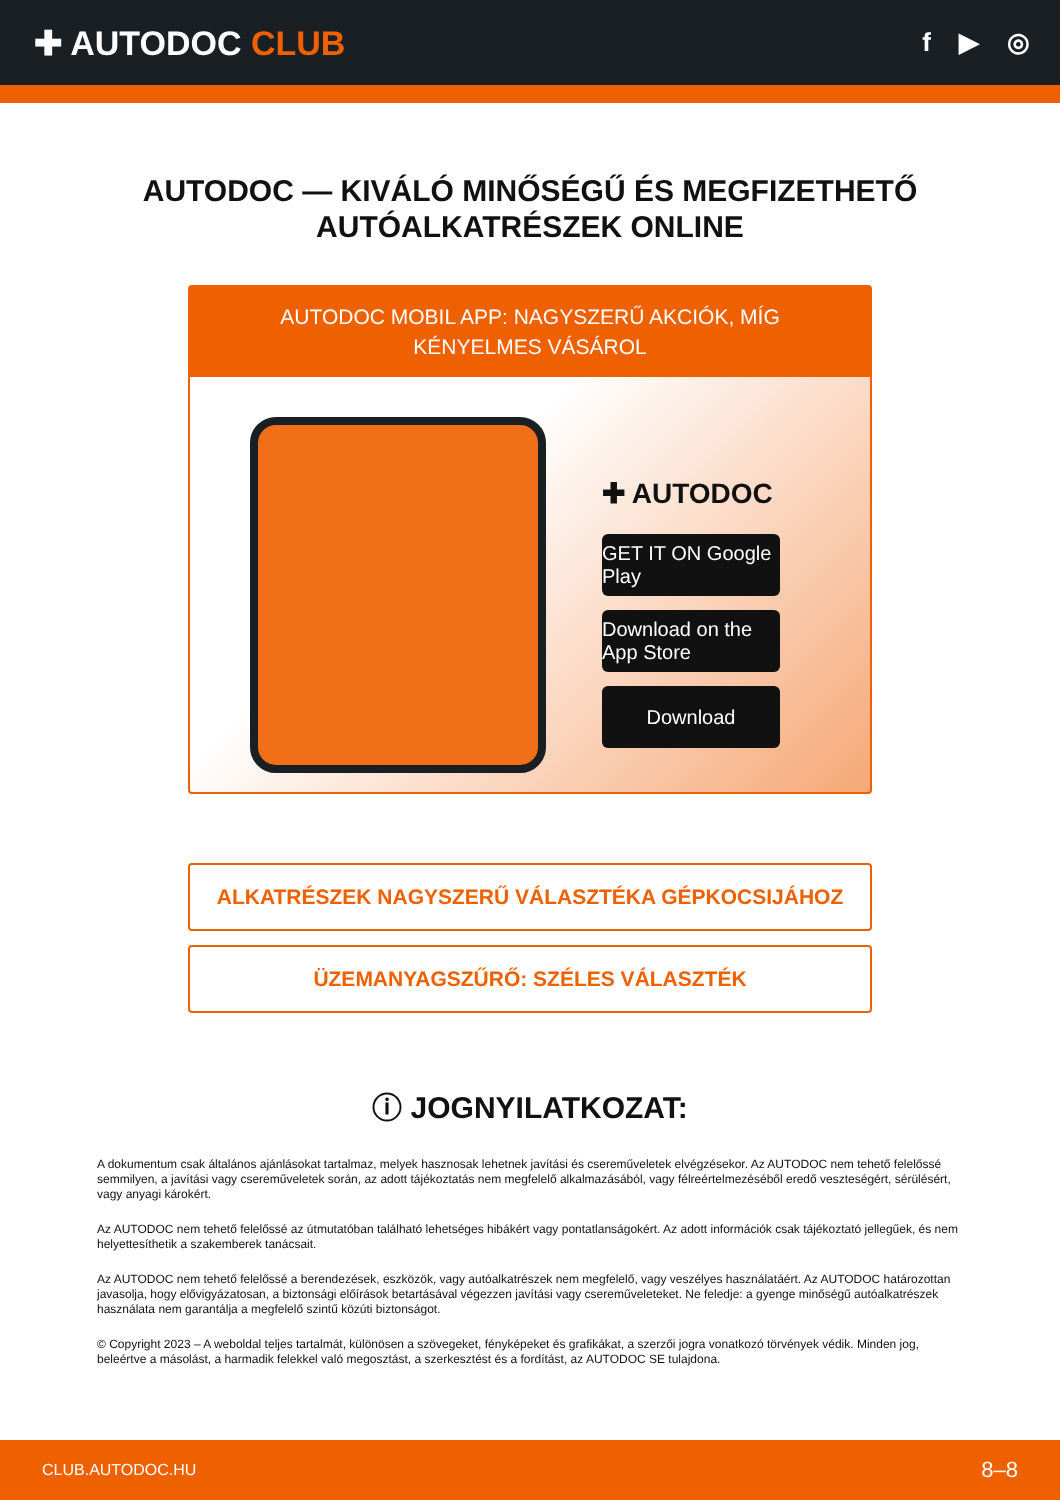✚ AUTODOC CLUB
f ▶ ◎
AUTODOC — KIVÁLÓ MINŐSÉGŰ ÉS MEGFIZETHETŐ AUTÓALKATRÉSZEK ONLINE
AUTODOC MOBIL APP: NAGYSZERŰ AKCIÓK, MÍG KÉNYELMES VÁSÁROL
✚ AUTODOC
GET IT ON Google Play
Download on the App Store
Download
ALKATRÉSZEK NAGYSZERŰ VÁLASZTÉKA GÉPKOCSIJÁHOZ
ÜZEMANYAGSZŰRŐ: SZÉLES VÁLASZTÉK
ⓘ JOGNYILATKOZAT:
A dokumentum csak általános ajánlásokat tartalmaz, melyek hasznosak lehetnek javítási és csereműveletek elvégzésekor. Az AUTODOC nem tehető felelőssé semmilyen, a javítási vagy csereműveletek során, az adott tájékoztatás nem megfelelő alkalmazásából, vagy félreértelmezéséből eredő veszteségért, sérülésért, vagy anyagi károkért.
Az AUTODOC nem tehető felelőssé az útmutatóban található lehetséges hibákért vagy pontatlanságokért. Az adott információk csak tájékoztató jellegűek, és nem helyettesíthetik a szakemberek tanácsait.
Az AUTODOC nem tehető felelőssé a berendezések, eszközök, vagy autóalkatrészek nem megfelelő, vagy veszélyes használatáért. Az AUTODOC határozottan javasolja, hogy elővigyázatosan, a biztonsági előírások betartásával végezzen javítási vagy csereműveleteket. Ne feledje: a gyenge minőségű autóalkatrészek használata nem garantálja a megfelelő szintű közúti biztonságot.
© Copyright 2023 – A weboldal teljes tartalmát, különösen a szövegeket, fényképeket és grafikákat, a szerzői jogra vonatkozó törvények védik. Minden jog, beleértve a másolást, a harmadik felekkel való megosztást, a szerkesztést és a fordítást, az AUTODOC SE tulajdona.
CLUB.AUTODOC.HU 8–8